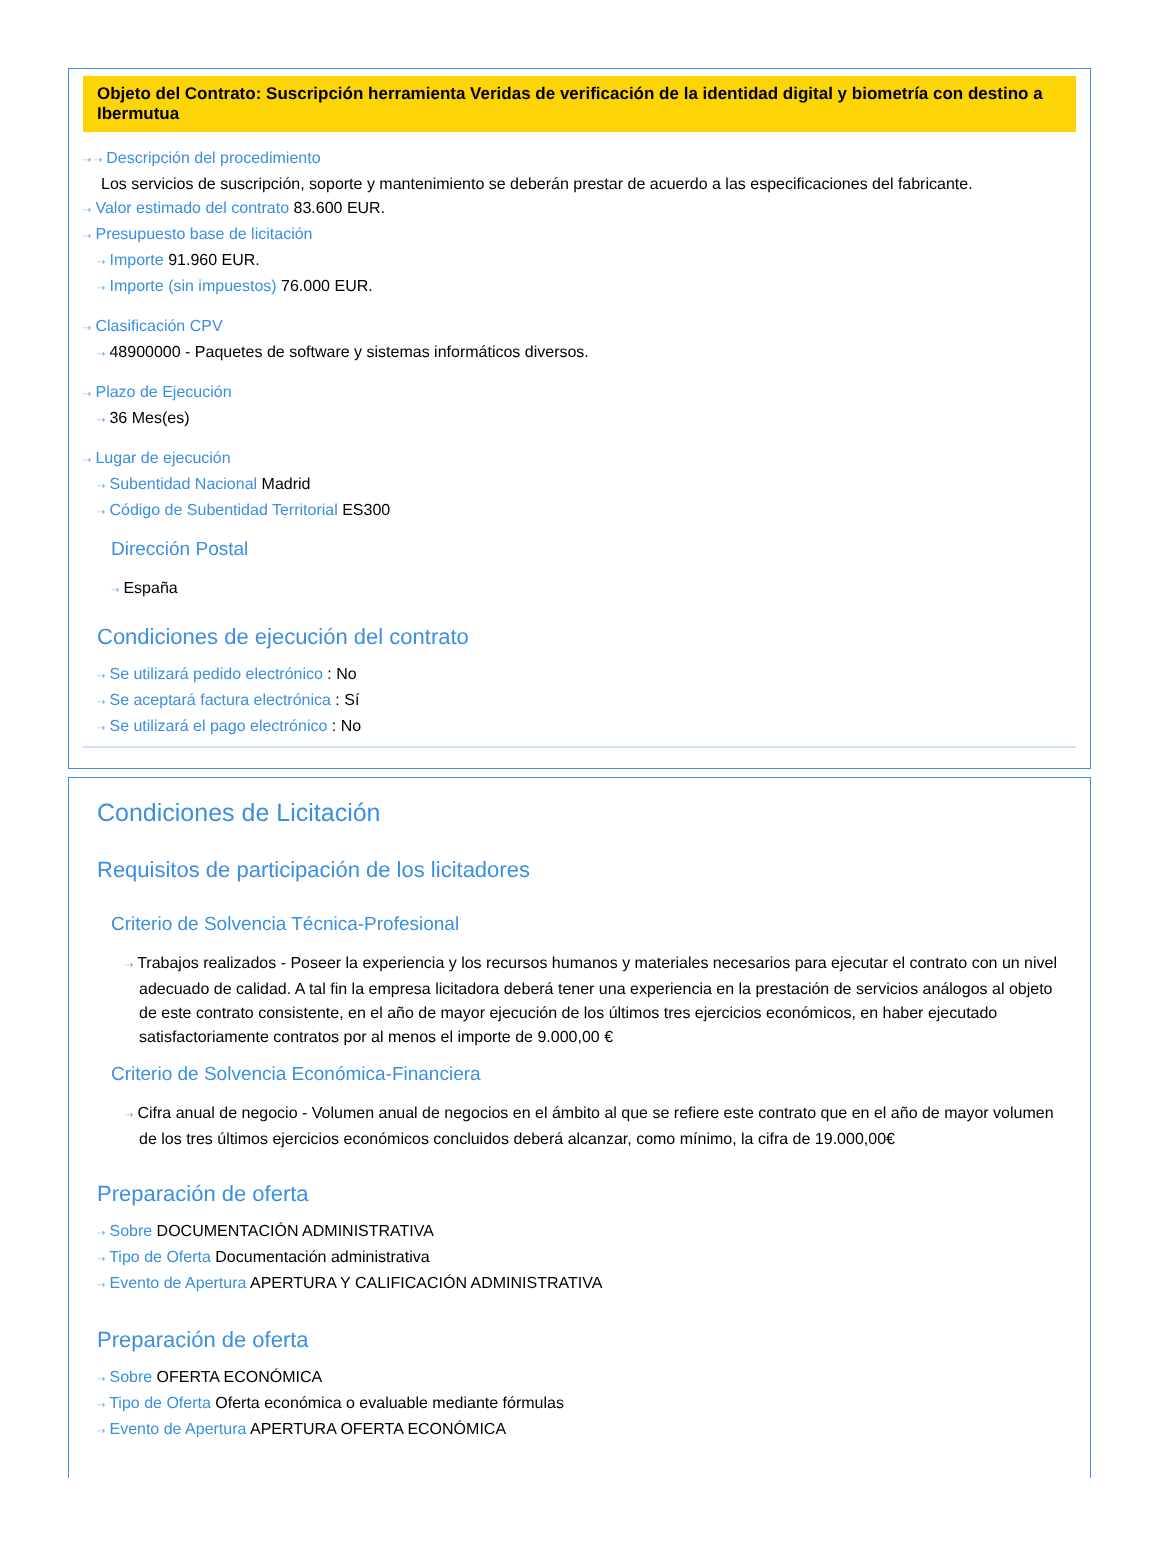Objeto del Contrato: Suscripción herramienta Veridas de verificación de la identidad digital y biometría con destino a Ibermutua
⇢ ⇢ Descripción del procedimiento
Los servicios de suscripción, soporte y mantenimiento se deberán prestar de acuerdo a las especificaciones del fabricante.
⇢ Valor estimado del contrato 83.600 EUR.
⇢ Presupuesto base de licitación
⇢ Importe 91.960 EUR.
⇢ Importe (sin impuestos) 76.000 EUR.
⇢ Clasificación CPV
⇢ 48900000 - Paquetes de software y sistemas informáticos diversos.
⇢ Plazo de Ejecución
⇢ 36 Mes(es)
⇢ Lugar de ejecución
⇢ Subentidad Nacional Madrid
⇢ Código de Subentidad Territorial ES300
Dirección Postal
⇢ España
Condiciones de ejecución del contrato
⇢ Se utilizará pedido electrónico : No
⇢ Se aceptará factura electrónica : Sí
⇢ Se utilizará el pago electrónico : No
Condiciones de Licitación
Requisitos de participación de los licitadores
Criterio de Solvencia Técnica-Profesional
⇢ Trabajos realizados - Poseer la experiencia y los recursos humanos y materiales necesarios para ejecutar el contrato con un nivel adecuado de calidad. A tal fin la empresa licitadora deberá tener una experiencia en la prestación de servicios análogos al objeto de este contrato consistente, en el año de mayor ejecución de los últimos tres ejercicios económicos, en haber ejecutado satisfactoriamente contratos por al menos el importe de 9.000,00 €
Criterio de Solvencia Económica-Financiera
⇢ Cifra anual de negocio - Volumen anual de negocios en el ámbito al que se refiere este contrato que en el año de mayor volumen de los tres últimos ejercicios económicos concluidos deberá alcanzar, como mínimo, la cifra de 19.000,00€
Preparación de oferta
⇢ Sobre DOCUMENTACIÓN ADMINISTRATIVA
⇢ Tipo de Oferta Documentación administrativa
⇢ Evento de Apertura APERTURA Y CALIFICACIÓN ADMINISTRATIVA
Preparación de oferta
⇢ Sobre OFERTA ECONÓMICA
⇢ Tipo de Oferta Oferta económica o evaluable mediante fórmulas
⇢ Evento de Apertura APERTURA OFERTA ECONÓMICA